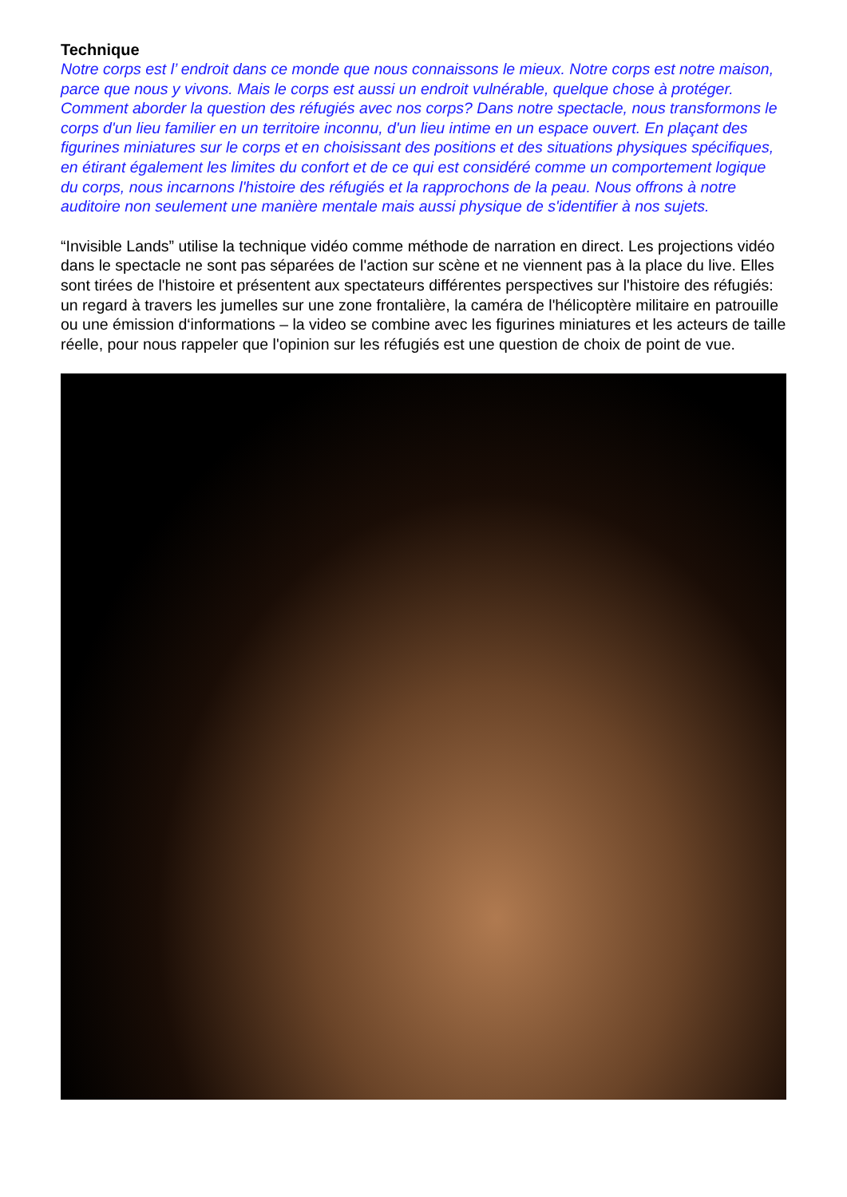Technique
Notre corps est l’ endroit dans ce monde que nous connaissons le mieux. Notre corps est notre maison, parce que nous y vivons. Mais le corps est aussi un endroit vulnérable, quelque chose à protéger. Comment aborder la question des réfugiés avec nos corps? Dans notre spectacle, nous transformons le corps d'un lieu familier en un territoire inconnu, d'un lieu intime en un espace ouvert. En plaçant des figurines miniatures sur le corps et en choisissant des positions et des situations physiques spécifiques, en étirant également les limites du confort et de ce qui est considéré comme un comportement logique du corps, nous incarnons l'histoire des réfugiés et la rapprochons de la peau. Nous offrons à notre auditoire non seulement une manière mentale mais aussi physique de s'identifier à nos sujets.
“Invisible Lands” utilise la technique vidéo comme méthode de narration en direct. Les projections vidéo dans le spectacle ne sont pas séparées de l'action sur scène et ne viennent pas à la place du live. Elles sont tirées de l'histoire et présentent aux spectateurs différentes perspectives sur l'histoire des réfugiés: un regard à travers les jumelles sur une zone frontalière, la caméra de l'hélicoptère militaire en patrouille ou une émission d‘informations – la video se combine avec les figurines miniatures et les acteurs de taille réelle, pour nous rappeler que l'opinion sur les réfugiés est une question de choix de point de vue.